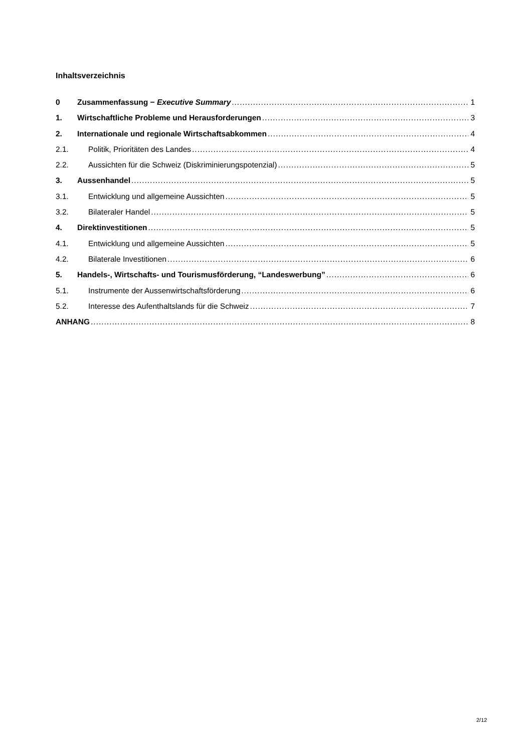Inhaltsverzeichnis
0 Zusammenfassung − Executive Summary 1
1. Wirtschaftliche Probleme und Herausforderungen 3
2. Internationale und regionale Wirtschaftsabkommen 4
2.1. Politik, Prioritäten des Landes 4
2.2. Aussichten für die Schweiz (Diskriminierungspotenzial) 5
3. Aussenhandel 5
3.1. Entwicklung und allgemeine Aussichten 5
3.2. Bilateraler Handel 5
4. Direktinvestitionen 5
4.1. Entwicklung und allgemeine Aussichten 5
4.2. Bilaterale Investitionen 6
5. Handels-, Wirtschafts- und Tourismusförderung, “Landeswerbung” 6
5.1. Instrumente der Aussenwirtschaftsförderung 6
5.2. Interesse des Aufenthaltslands für die Schweiz 7
ANHANG 8
2/12